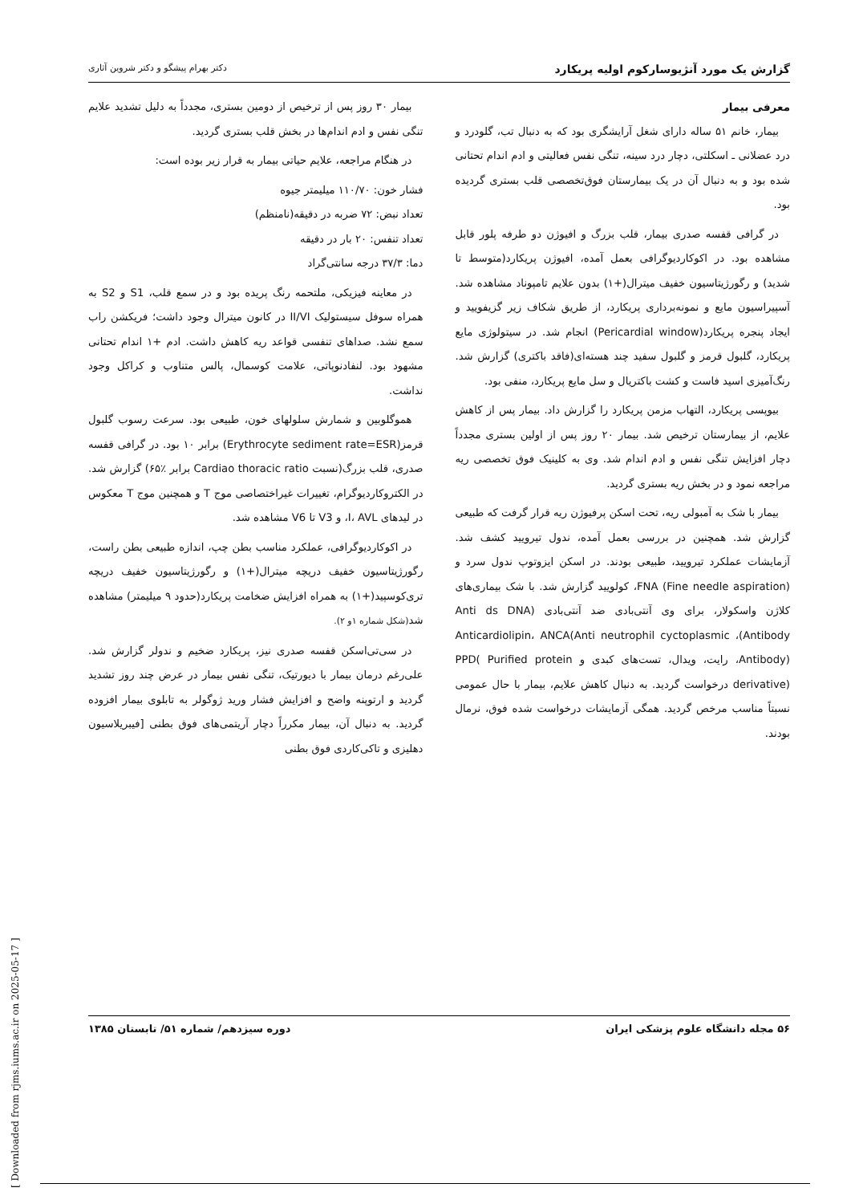گزارش یک مورد آنژیوسارکوم اولیه پریکارد دکتر بهرام پیشگو و دکتر شروین آثاری
معرفی بیمار
بیمار، خانم ۵۱ ساله دارای شغل آرایشگری بود که به دنبال تب، گلودرد و درد عضلانی ـ اسکلتی، دچار درد سینه، تنگی نفس فعالیتی و ادم اندام تحتانی شده بود و به دنبال آن در یک بیمارستان فوق‌تخصصی قلب بستری گردیده بود.
در گرافی قفسه صدری بیمار، قلب بزرگ و افیوژن دو طرفه پلور قابل مشاهده بود. در اکوکاردیوگرافی بعمل آمده، افیوژن پریکارد(متوسط تا شدید) و رگورژیتاسیون خفیف میترال(+۱) بدون علایم تامپوناد مشاهده شد. آسپیراسیون مایع و نمونه‌برداری پریکارد، از طریق شکاف زیر گزیفویید و ایجاد پنجره پریکارد(Pericardial window) انجام شد. در سیتولوژی مایع پریکارد، گلبول قرمز و گلبول سفید چند هسته‌ای(فاقد باکتری) گزارش شد. رنگ‌آمیزی اسید فاست و کشت باکتریال و سل مایع پریکارد، منفی بود.
بیوپسی پریکارد، التهاب مزمن پریکارد را گزارش داد. بیمار پس از کاهش علایم، از بیمارستان ترخیص شد. بیمار ۲۰ روز پس از اولین بستری مجدداً دچار افزایش تنگی نفس و ادم اندام شد. وی به کلینیک فوق تخصصی ریه مراجعه نمود و در بخش ریه بستری گردید.
بیمار با شک به آمبولی ریه، تحت اسکن پرفیوژن ریه قرار گرفت که طبیعی گزارش شد. همچنین در بررسی بعمل آمده، ندول تیرویید کشف شد. آزمایشات عملکرد تیرویید، طبیعی بودند. در اسکن ایزوتوپ ندول سرد و FNA (Fine needle aspiration)، کولویید گزارش شد. با شک بیماری‌های کلاژن واسکولار، برای وی آنتی‌بادی ضد آنتی‌بادی (Anti ds DNA Antibody)، Anticardiolipin، ANCA(Anti neutrophil cyctoplasmic Antibody)، رایت، ویدال، تست‌های کبدی و PPD( Purified protein derivative) درخواست گردید. به دنبال کاهش علایم، بیمار با حال عمومی نسبتاً مناسب مرخص گردید. همگی آزمایشات درخواست شده فوق، نرمال بودند.
بیمار ۳۰ روز پس از ترخیص از دومین بستری، مجدداً به دلیل تشدید علایم تنگی نفس و ادم اندام‌ها در بخش قلب بستری گردید.
در هنگام مراجعه، علایم حیاتی بیمار به قرار زیر بوده است:
فشار خون: ۱۱۰/۷۰ میلیمتر جیوه
تعداد نبض: ۷۲ ضربه در دقیقه(نامنظم)
تعداد تنفس: ۲۰ بار در دقیقه
دما: ۳۷/۳ درجه سانتی‌گراد
در معاینه فیزیکی، ملتحمه رنگ پریده بود و در سمع قلب، S1 و S2 به همراه سوفل سیستولیک II/VI در کانون میترال وجود داشت؛ فریکشن راب سمع نشد. صداهای تنفسی قواعد ریه کاهش داشت. ادم +۱ اندام تحتانی مشهود بود. لنفادنوپاتی، علامت کوسمال، پالس متناوب و کراکل وجود نداشت.
هموگلوبین و شمارش سلولهای خون، طبیعی بود. سرعت رسوب گلبول قرمز(Erythrocyte sediment rate=ESR) برابر ۱۰ بود. در گرافی قفسه صدری، قلب بزرگ(نسبت Cardiao thoracic ratio برابر ٪۶۵) گزارش شد. در الکتروکاردیوگرام، تغییرات غیراختصاصی موج T و همچنین موج T معکوس در لیدهای I، AVL، و V3 تا V6 مشاهده شد.
در اکوکاردیوگرافی، عملکرد مناسب بطن چپ، اندازه طبیعی بطن راست، رگورژیتاسیون خفیف دریچه میترال(+۱) و رگورژیتاسیون خفیف دریچه تری‌کوسپید(+۱) به همراه افزایش ضخامت پریکارد(حدود ۹ میلیمتر) مشاهده شد(شکل شماره ۱و ۲).
در سی‌تی‌اسکن قفسه صدری نیز، پریکارد ضخیم و ندولر گزارش شد. علی‌رغم درمان بیمار با دیورتیک، تنگی نفس بیمار در عرض چند روز تشدید گردید و ارتوپنه واضح و افزایش فشار ورید ژوگولر به تابلوی بیمار افزوده گردید. به دنبال آن، بیمار مکرراً دچار آریتمی‌های فوق بطنی [فیبریلاسیون دهلیزی و تاکی‌کاردی فوق بطنی
۵۶ مجله دانشگاه علوم پزشکی ایران دوره سیزدهم/ شماره ۵۱/ تابستان ۱۳۸۵
[ Downloaded from rjms.iums.ac.ir on 2025-05-17 ]